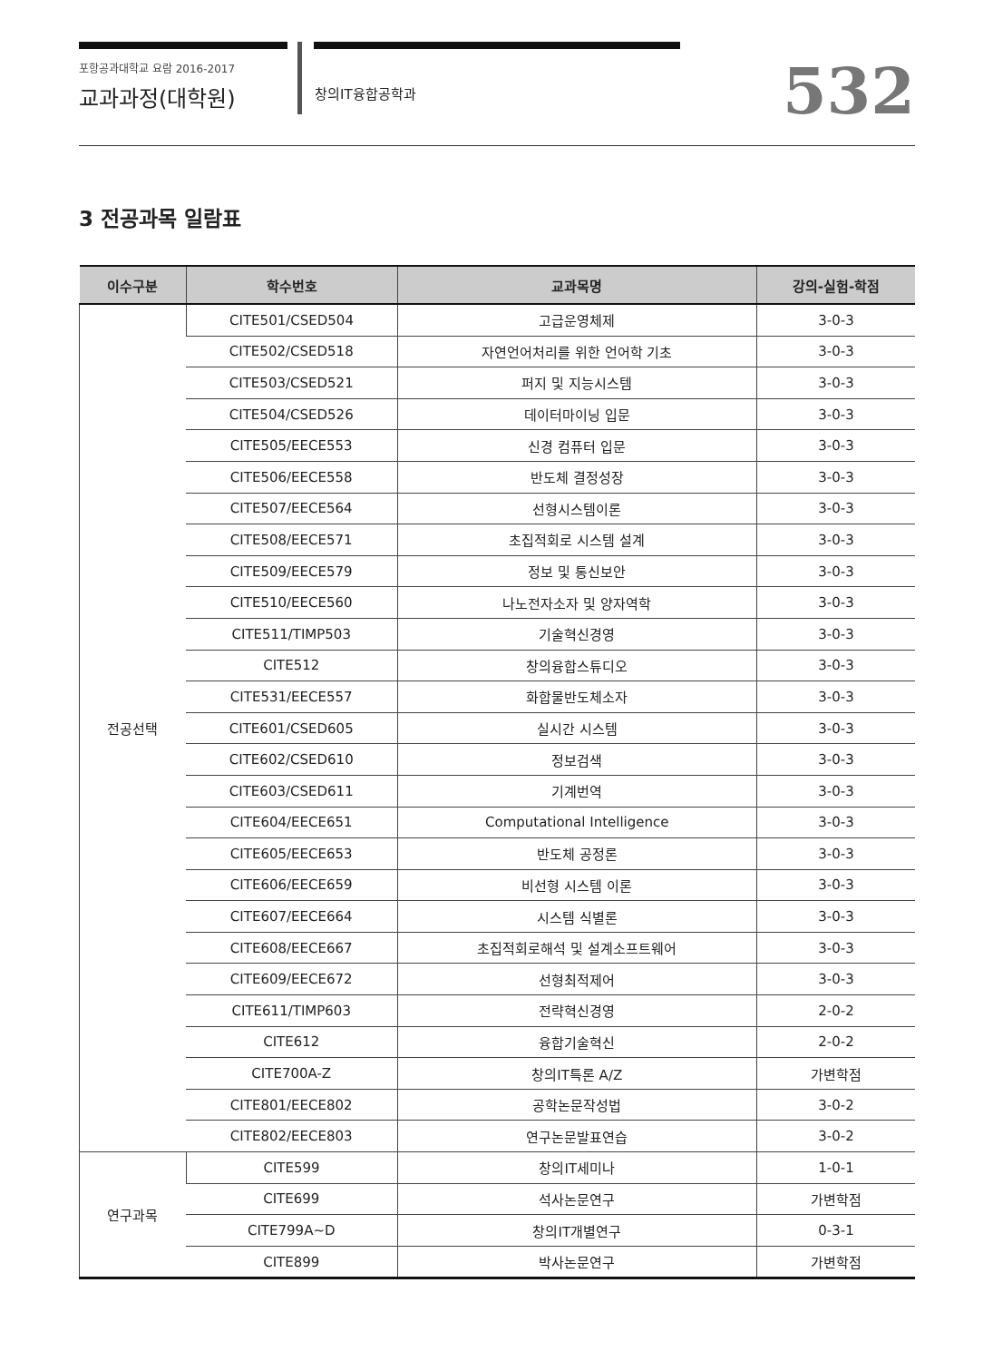포항공과대학교 요람 2016-2017
교과과정(대학원)
창의IT융합공학과
532
3 전공과목 일람표
| 이수구분 | 학수번호 | 교과목명 | 강의-실험-학점 |
| --- | --- | --- | --- |
| 전공선택 | CITE501/CSED504 | 고급운영체제 | 3-0-3 |
| | CITE502/CSED518 | 자연언어처리를 위한 언어학 기초 | 3-0-3 |
| | CITE503/CSED521 | 퍼지 및 지능시스템 | 3-0-3 |
| | CITE504/CSED526 | 데이터마이닝 입문 | 3-0-3 |
| | CITE505/EECE553 | 신경 컴퓨터 입문 | 3-0-3 |
| | CITE506/EECE558 | 반도체 결정성장 | 3-0-3 |
| | CITE507/EECE564 | 선형시스템이론 | 3-0-3 |
| | CITE508/EECE571 | 초집적회로 시스템 설계 | 3-0-3 |
| | CITE509/EECE579 | 정보 및 통신보안 | 3-0-3 |
| | CITE510/EECE560 | 나노전자소자 및 양자역학 | 3-0-3 |
| | CITE511/TIMP503 | 기술혁신경영 | 3-0-3 |
| | CITE512 | 창의융합스튜디오 | 3-0-3 |
| | CITE531/EECE557 | 화합물반도체소자 | 3-0-3 |
| | CITE601/CSED605 | 실시간 시스템 | 3-0-3 |
| | CITE602/CSED610 | 정보검색 | 3-0-3 |
| | CITE603/CSED611 | 기계번역 | 3-0-3 |
| | CITE604/EECE651 | Computational Intelligence | 3-0-3 |
| | CITE605/EECE653 | 반도체 공정론 | 3-0-3 |
| | CITE606/EECE659 | 비선형 시스템 이론 | 3-0-3 |
| | CITE607/EECE664 | 시스템 식별론 | 3-0-3 |
| | CITE608/EECE667 | 초집적회로해석 및 설계소프트웨어 | 3-0-3 |
| | CITE609/EECE672 | 선형최적제어 | 3-0-3 |
| | CITE611/TIMP603 | 전략혁신경영 | 2-0-2 |
| | CITE612 | 융합기술혁신 | 2-0-2 |
| | CITE700A-Z | 창의IT특론 A/Z | 가변학점 |
| | CITE801/EECE802 | 공학논문작성법 | 3-0-2 |
| | CITE802/EECE803 | 연구논문발표연습 | 3-0-2 |
| 연구과목 | CITE599 | 창의IT세미나 | 1-0-1 |
| | CITE699 | 석사논문연구 | 가변학점 |
| | CITE799A~D | 창의IT개별연구 | 0-3-1 |
| | CITE899 | 박사논문연구 | 가변학점 |